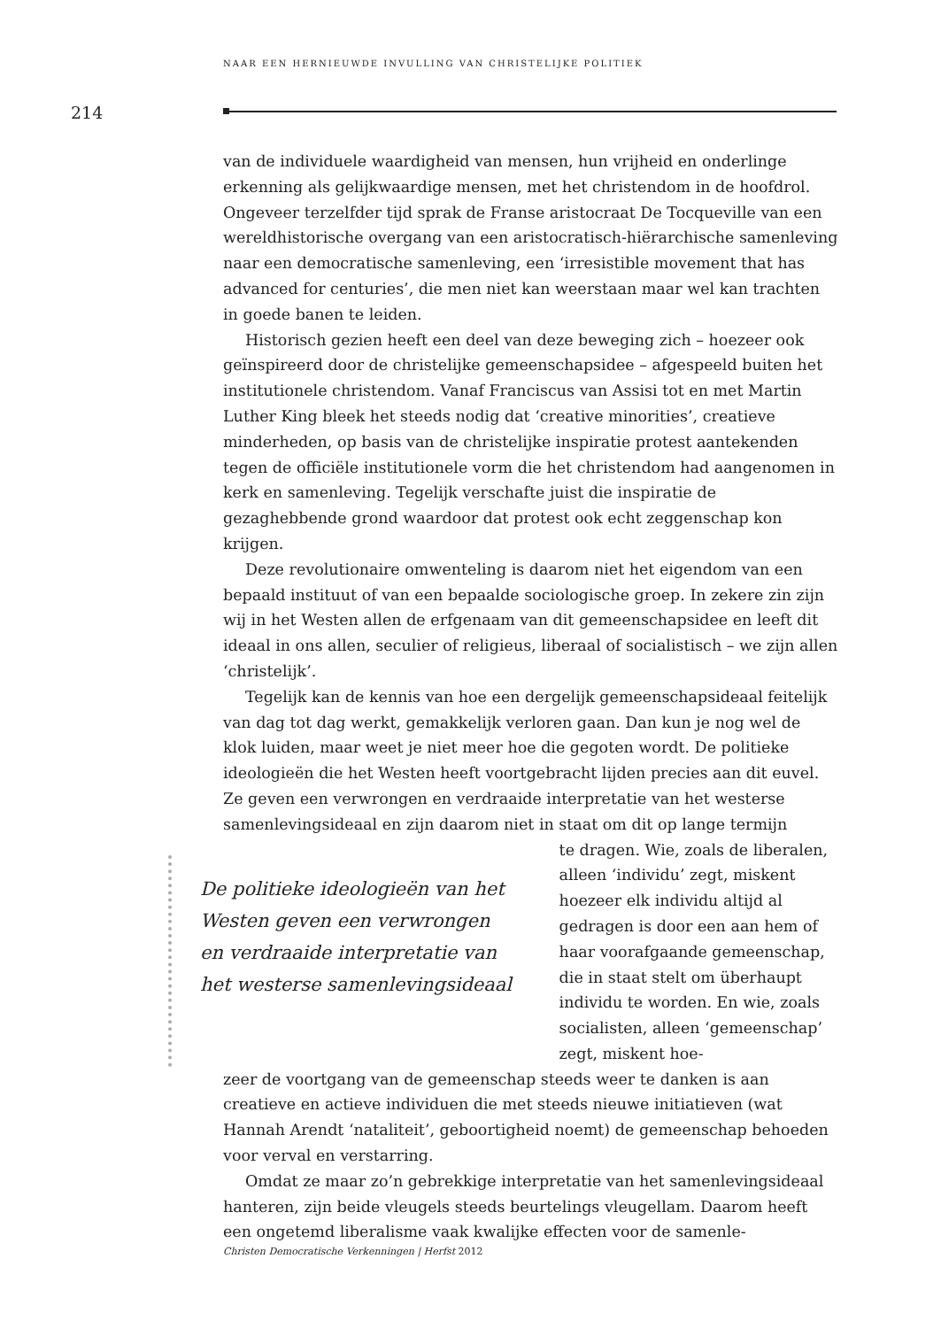NAAR EEN HERNIEUWDE INVULLING VAN CHRISTELIJKE POLITIEK
214
van de individuele waardigheid van mensen, hun vrijheid en onderlinge erkenning als gelijkwaardige mensen, met het christendom in de hoofdrol. Ongeveer terzelfder tijd sprak de Franse aristocraat De Tocqueville van een wereldhistorische overgang van een aristocratisch-hiërarchische samenleving naar een democratische samenleving, een ‘irresistible movement that has advanced for centuries’, die men niet kan weerstaan maar wel kan trachten in goede banen te leiden.
Historisch gezien heeft een deel van deze beweging zich – hoezeer ook geïnspireerd door de christelijke gemeenschapsidee – afgespeeld buiten het institutionele christendom. Vanaf Franciscus van Assisi tot en met Martin Luther King bleek het steeds nodig dat ‘creative minorities’, creatieve minderheden, op basis van de christelijke inspiratie protest aantekenden tegen de officiële institutionele vorm die het christendom had aangenomen in kerk en samenleving. Tegelijk verschafte juist die inspiratie de gezaghebbende grond waardoor dat protest ook echt zeggenschap kon krijgen.
Deze revolutionaire omwenteling is daarom niet het eigendom van een bepaald instituut of van een bepaalde sociologische groep. In zekere zin zijn wij in het Westen allen de erfgenaam van dit gemeenschapsidee en leeft dit ideaal in ons allen, seculier of religieus, liberaal of socialistisch – we zijn allen ‘christelijk’.
Tegelijk kan de kennis van hoe een dergelijk gemeenschapsideaal feitelijk van dag tot dag werkt, gemakkelijk verloren gaan. Dan kun je nog wel de klok luiden, maar weet je niet meer hoe die gegoten wordt. De politieke ideologieën die het Westen heeft voortgebracht lijden precies aan dit euvel. Ze geven een verwrongen en verdraaide interpretatie van het westerse samenlevingsideaal en zijn daarom niet in staat om dit op lange termijn
De politieke ideologieën van het Westen geven een verwrongen en verdraaide interpretatie van het westerse samenlevingsideaal
te dragen. Wie, zoals de liberalen, alleen ‘individu’ zegt, miskent hoezeer elk individu altijd al gedragen is door een aan hem of haar voorafgaande gemeenschap, die in staat stelt om überhaupt individu te worden. En wie, zoals socialisten, alleen ‘gemeenschap’ zegt, miskent hoe-
zeer de voortgang van de gemeenschap steeds weer te danken is aan creatieve en actieve individuen die met steeds nieuwe initiatieven (wat Hannah Arendt ‘nataliteit’, geboortigheid noemt) de gemeenschap behoeden voor verval en verstarring.
Omdat ze maar zo’n gebrekkige interpretatie van het samenlevingsideaal hanteren, zijn beide vleugels steeds beurtelings vleugellam. Daarom heeft een ongetemd liberalisme vaak kwalijke effecten voor de samenle-
Christen Democratische Verkenningen | Herfst 2012